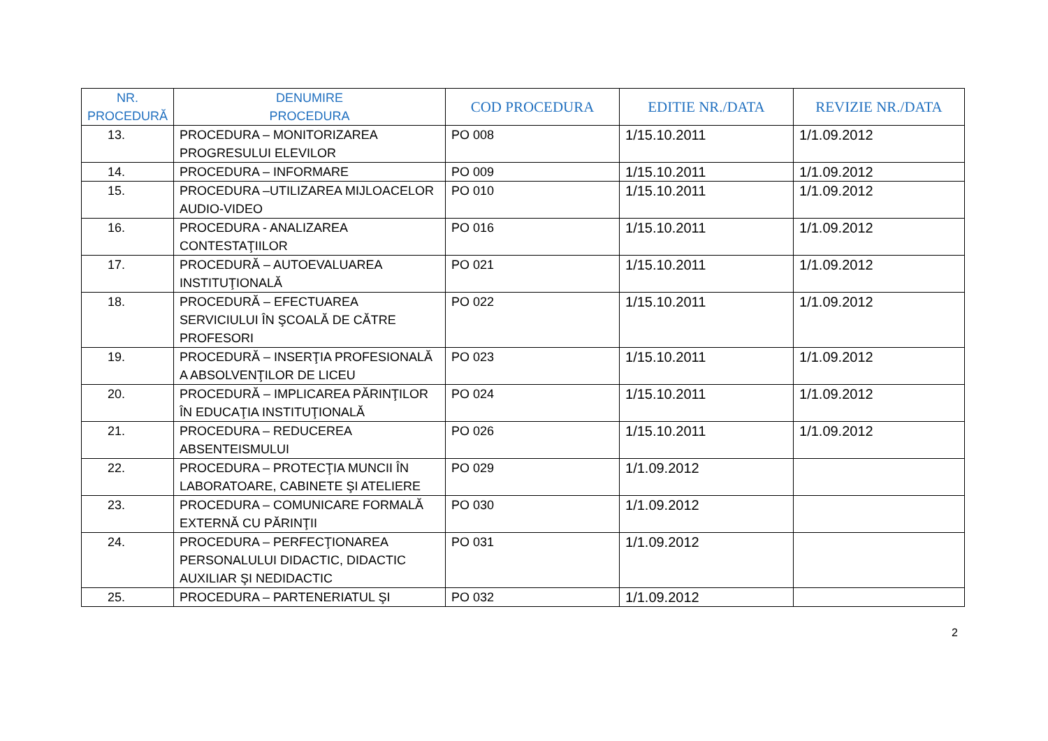| NR. PROCEDURĂ | DENUMIRE PROCEDURA | COD PROCEDURA | EDITIE NR./DATA | REVIZIE NR./DATA |
| --- | --- | --- | --- | --- |
| 13. | PROCEDURA – MONITORIZAREA PROGRESULUI ELEVILOR | PO 008 | 1/15.10.2011 | 1/1.09.2012 |
| 14. | PROCEDURA – INFORMARE | PO 009 | 1/15.10.2011 | 1/1.09.2012 |
| 15. | PROCEDURA –UTILIZAREA MIJLOACELOR AUDIO-VIDEO | PO 010 | 1/15.10.2011 | 1/1.09.2012 |
| 16. | PROCEDURA - ANALIZAREA CONTESTAŢIILOR | PO 016 | 1/15.10.2011 | 1/1.09.2012 |
| 17. | PROCEDURĂ – AUTOEVALUAREA INSTITUŢIONALĂ | PO 021 | 1/15.10.2011 | 1/1.09.2012 |
| 18. | PROCEDURĂ – EFECTUAREA SERVICIULUI ÎN ŞCOALĂ DE CĂTRE PROFESORI | PO 022 | 1/15.10.2011 | 1/1.09.2012 |
| 19. | PROCEDURĂ – INSERŢIA PROFESIONALĂ A ABSOLVENŢILOR DE LICEU | PO 023 | 1/15.10.2011 | 1/1.09.2012 |
| 20. | PROCEDURĂ – IMPLICAREA PĂRINŢILOR ÎN EDUCAŢIA INSTITUŢIONALĂ | PO 024 | 1/15.10.2011 | 1/1.09.2012 |
| 21. | PROCEDURA – REDUCEREA ABSENTEISMULUI | PO 026 | 1/15.10.2011 | 1/1.09.2012 |
| 22. | PROCEDURA – PROTECŢIA MUNCII ÎN LABORATOARE, CABINETE ŞI ATELIERE | PO 029 | 1/1.09.2012 | |
| 23. | PROCEDURA – COMUNICARE FORMALĂ EXTERNĂ CU PĂRINŢII | PO 030 | 1/1.09.2012 | |
| 24. | PROCEDURA – PERFECŢIONAREA PERSONALULUI DIDACTIC, DIDACTIC AUXILIAR ŞI NEDIDACTIC | PO 031 | 1/1.09.2012 | |
| 25. | PROCEDURA – PARTENERIATUL ŞI | PO 032 | 1/1.09.2012 | |
2